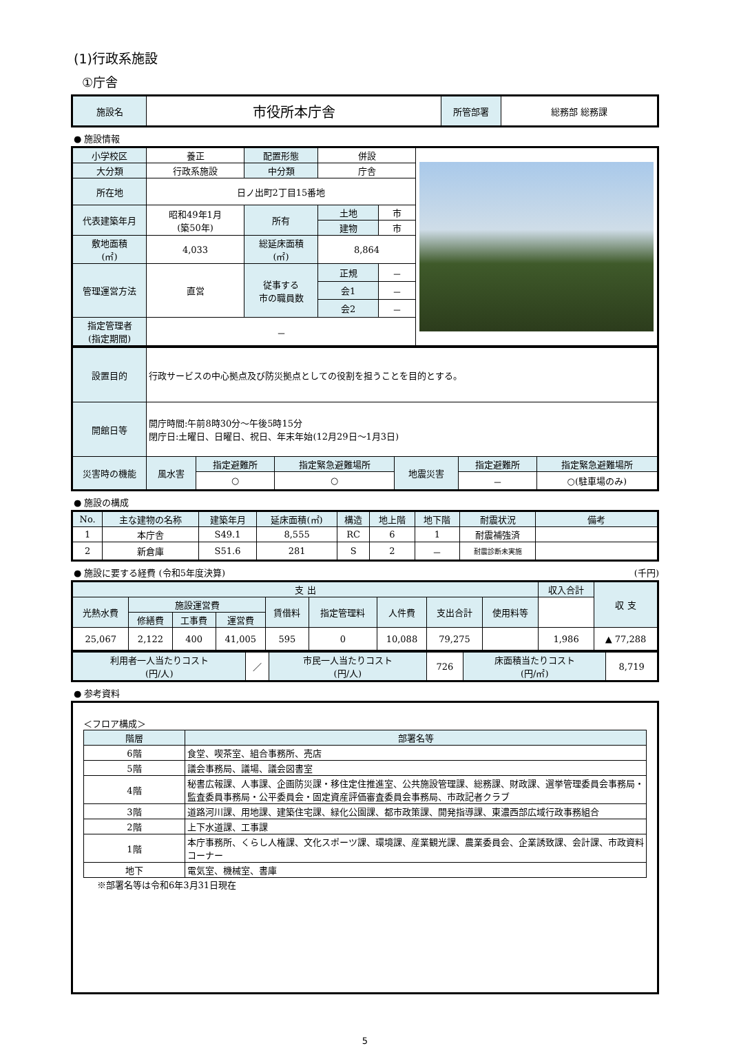(1)行政系施設
①庁舎
| 施設名 | 市役所本庁舎 | 所管部署 | 総務部 総務課 |
● 施設情報
| 小学校区 | 養正 | 配置形態 | 併設 | | |
| 大分類 | 行政系施設 | 中分類 | 庁舎 | | |
| 所在地 | 日ノ出町2丁目15番地 | | | | |
| 代表建築年月 | 昭和49年1月 (築50年) | 所有 | 土地 | 市 | |
| | | | 建物 | 市 | |
| 敷地面積 (㎡) | 4,033 | 総延床面積 (㎡) | 8,864 | | |
| 管理運営方法 | 直営 | 従事する 市の職員数 | 正規 | － | |
| | | | 会1 | － | |
| | | | 会2 | － | |
| 指定管理者 (指定期間) | － | | | | |
| 設置目的 | 行政サービスの中心拠点及び防災拠点としての役割を担うことを目的とする。 | | | | | |
| 開館日等 | 開庁時間:午前8時30分～午後5時15分 閉庁日:土曜日、日曜日、祝日、年末年始(12月29日～1月3日) | | | | | |
| 災害時の機能 | 風水害 | 指定避難所 | 指定緊急避難場所 | 地震災害 | 指定避難所 | 指定緊急避難場所 |
| | | ○ | ○ | | － | ○(駐車場のみ) |
● 施設の構成
| No. | 主な建物の名称 | 建築年月 | 延床面積(㎡) | 構造 | 地上階 | 地下階 | 耐震状況 | 備考 |
| 1 | 本庁舎 | S49.1 | 8,555 | RC | 6 | 1 | 耐震補強済 | |
| 2 | 新倉庫 | S51.6 | 281 | S | 2 | － | 耐震診断未実施 | |
● 施設に要する経費 (令和5年度決算) (千円)
| 支 出 | | | | | | | | | 収入合計 | 収 支 | |
| 光熱水費 | 施設運営費 | | | 賃借料 | 指定管理料 | 人件費 | 支出合計 | | | | 使用料等 |
| | 修繕費 | 工事費 | 運営費 | | | | | | | | |
| 25,067 | 2,122 | 400 | 41,005 | 595 | 0 | 10,088 | 79,275 | | 1,986 | ▲ 77,288 | |
| 利用者一人当たりコスト (円/人) | ／ | 市民一人当たりコスト (円/人) | 726 | 床面積当たりコスト (円/㎡) | 8,719 |
● 参考資料
＜フロア構成＞
| 階層 | 部署名等 |
| 6階 | 食堂、喫茶室、組合事務所、売店 |
| 5階 | 議会事務局、議場、議会図書室 |
| 4階 | 秘書広報課、人事課、企画防災課・移住定住推進室、公共施設管理課、総務課、財政課、選挙管理委員会事務局・監査委員事務局・公平委員会・固定資産評価審査委員会事務局、市政記者クラブ |
| 3階 | 道路河川課、用地課、建築住宅課、緑化公園課、都市政策課、開発指導課、東濃西部広域行政事務組合 |
| 2階 | 上下水道課、工事課 |
| 1階 | 本庁事務所、くらし人権課、文化スポーツ課、環境課、産業観光課、農業委員会、企業誘致課、会計課、市政資料コーナー |
| 地下 | 電気室、機械室、書庫 |
※部署名等は令和6年3月31日現在
5